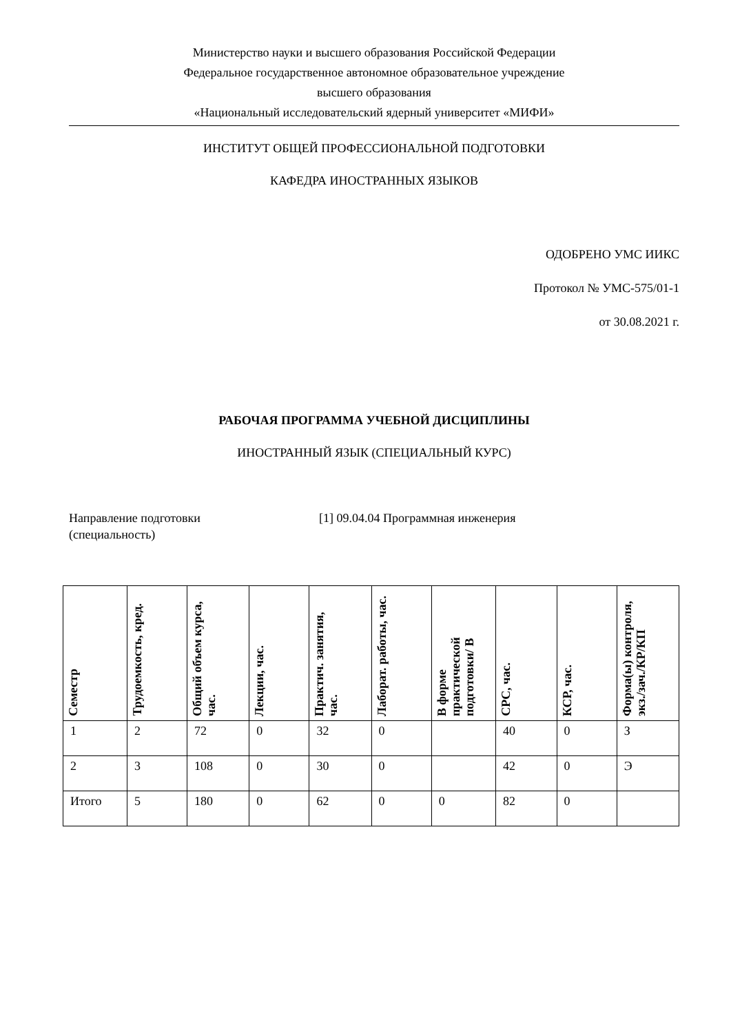Министерство науки и высшего образования Российской Федерации
Федеральное государственное автономное образовательное учреждение
высшего образования
«Национальный исследовательский ядерный университет «МИФИ»
ИНСТИТУТ ОБЩЕЙ ПРОФЕССИОНАЛЬНОЙ ПОДГОТОВКИ
КАФЕДРА ИНОСТРАННЫХ ЯЗЫКОВ
ОДОБРЕНО УМС ИИКС
Протокол № УМС-575/01-1
от 30.08.2021 г.
РАБОЧАЯ ПРОГРАММА УЧЕБНОЙ ДИСЦИПЛИНЫ
ИНОСТРАННЫЙ ЯЗЫК (СПЕЦИАЛЬНЫЙ КУРС)
Направление подготовки
(специальность)
[1] 09.04.04 Программная инженерия
| Семестр | Трудоемкость, кред. | Общий объем курса, час. | Лекции, час. | Практич. занятия, час. | Лаборат. работы, час. | В форме практической подготовки/ В | СРС, час. | КСР, час. | Форма(ы) контроля, экз./зач./КР/КП |
| --- | --- | --- | --- | --- | --- | --- | --- | --- | --- |
| 1 | 2 | 72 | 0 | 32 | 0 | | 40 | 0 | З |
| 2 | 3 | 108 | 0 | 30 | 0 | | 42 | 0 | Э |
| Итого | 5 | 180 | 0 | 62 | 0 | 0 | 82 | 0 | |